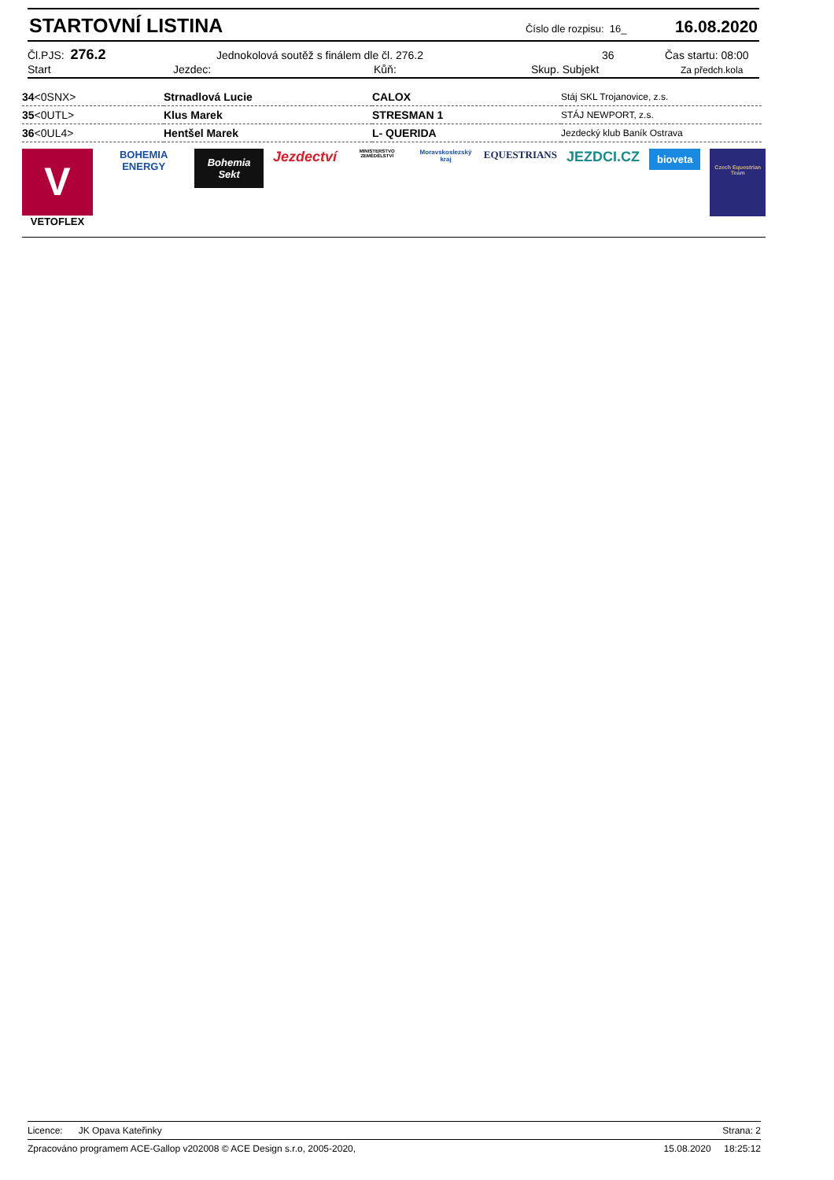STARTOVNÍ LISTINA
Číslo dle rozpisu: 16_
16.08.2020
Čl.PJS: 276.2
Jednokolová soutěž s finálem dle čl. 276.2 36 Čas startu: 08:00
Start Jezdec: Kůň: Skup. Subjekt
Za předch.kola
| 34 <0SNX> | Strnadlová Lucie | CALOX | Stáj SKL Trojanovice, z.s. |
| 35 <0UTL> | Klus Marek | STRESMAN 1 | STÁJ NEWPORT, z.s. |
| 36 <0UL4> | Hentšel Marek | L- QUERIDA | Jezdecký klub Baník Ostrava |
V
VETOFLEX
BOHEMIA ENERGY
Bohemia Sekt
Jezdectví
MINISTERSTVO ZEMĚDĚLSTVÍ
Moravskoslezský kraj
EQUESTRIANS
JEZDCI.CZ
bioveta
Czech Equestrian Team
Licence: JK Opava Kateřinky
Strana: 2
Zpracováno programem ACE-Gallop v202008 © ACE Design s.r.o, 2005-2020,
15.08.2020 18:25:12